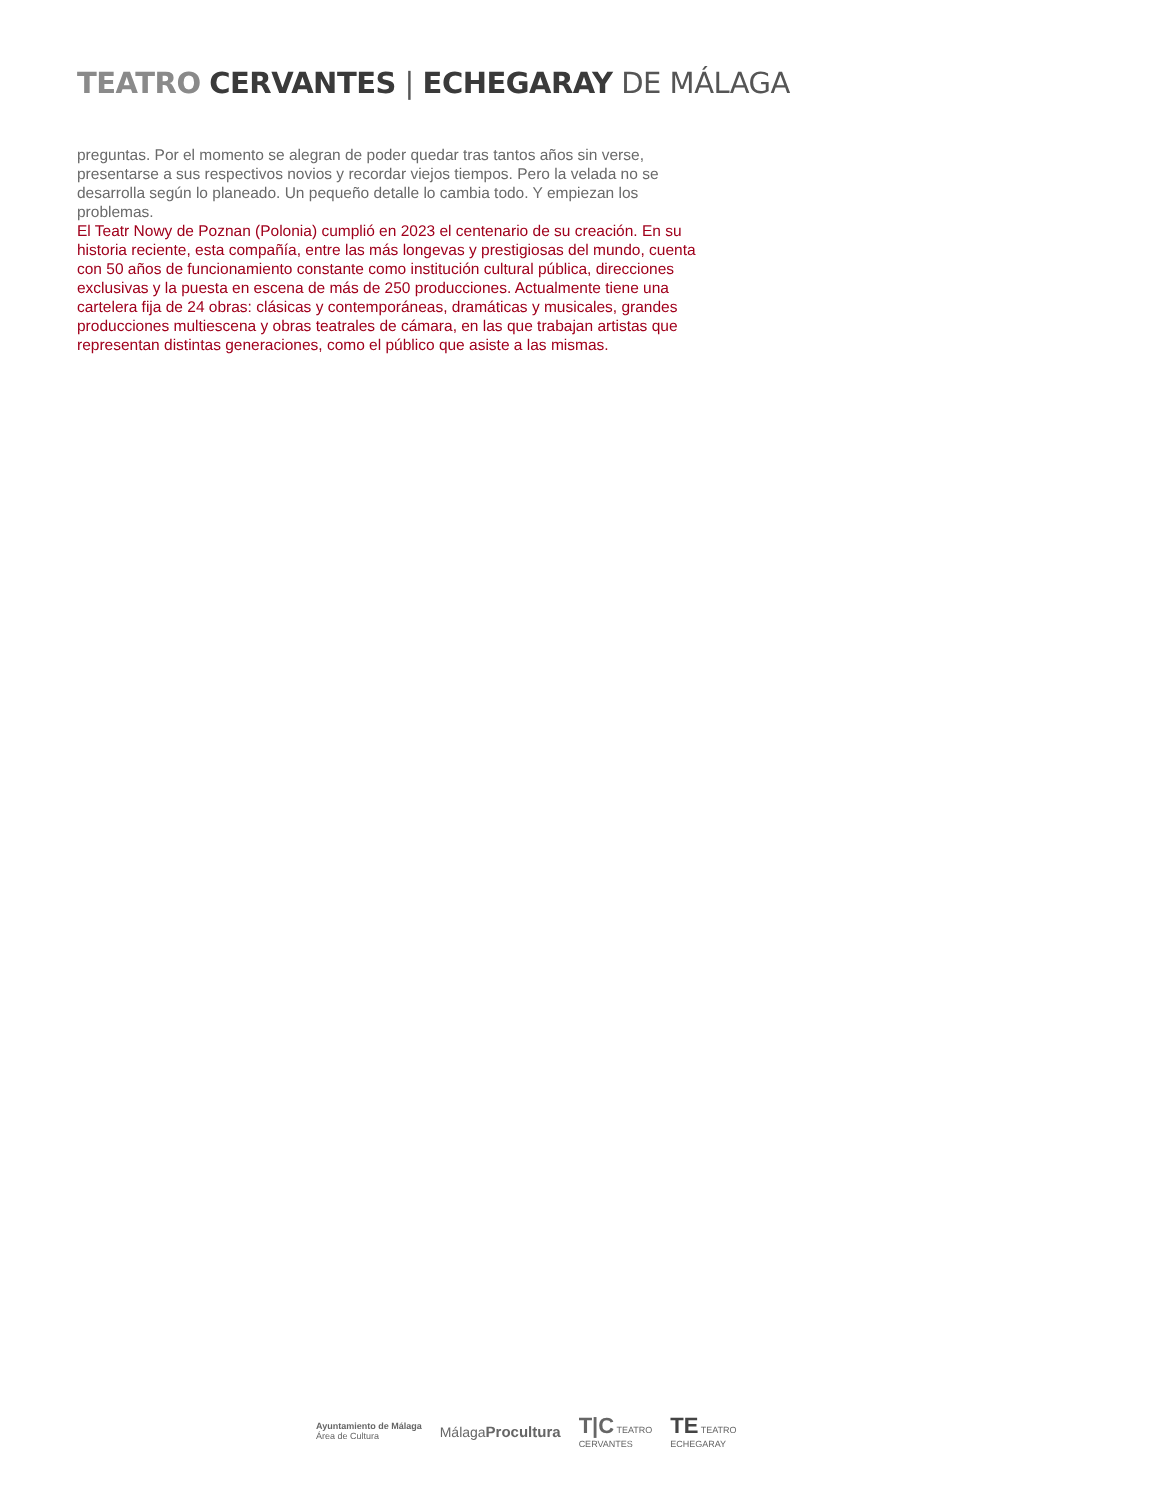TEATRO CERVANTES | ECHEGARAY DE MÁLAGA
preguntas. Por el momento se alegran de poder quedar tras tantos años sin verse, presentarse a sus respectivos novios y recordar viejos tiempos. Pero la velada no se desarrolla según lo planeado. Un pequeño detalle lo cambia todo. Y empiezan los problemas.
El Teatr Nowy de Poznan (Polonia) cumplió en 2023 el centenario de su creación. En su historia reciente, esta compañía, entre las más longevas y prestigiosas del mundo, cuenta con 50 años de funcionamiento constante como institución cultural pública, direcciones exclusivas y la puesta en escena de más de 250 producciones. Actualmente tiene una cartelera fija de 24 obras: clásicas y contemporáneas, dramáticas y musicales, grandes producciones multiescena y obras teatrales de cámara, en las que trabajan artistas que representan distintas generaciones, como el público que asiste a las mismas.
Ayuntamiento de Málaga
Área de Cultura
Málaga Procultura
T|C TEATRO
CERVANTES
TE TEATRO
ECHEGARAY